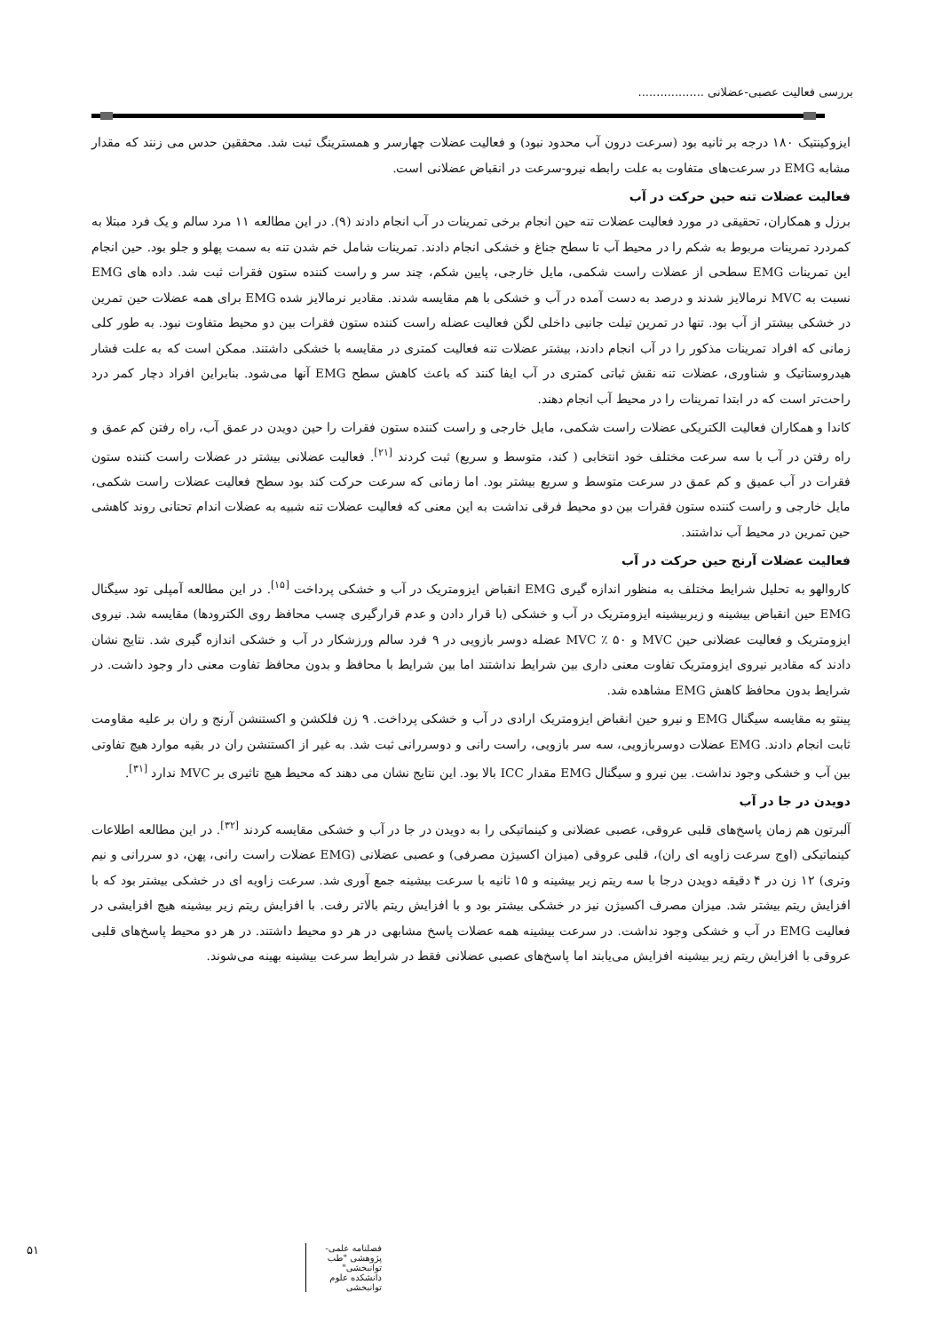بررسی فعالیت عصبی-عضلانی ..................
ایزوکینتیک ۱۸۰ درجه بر ثانیه بود (سرعت درون آب محدود نبود) و فعالیت عضلات چهارسر و همسترینگ ثبت شد. محققین حدس می زنند که مقدار مشابه EMG در سرعت‌های متفاوت به علت رابطه نیرو-سرعت در انقباض عضلانی است.
فعالیت عضلات تنه حین حرکت در آب
برزل و همکاران، تحقیقی در مورد فعالیت عضلات تنه حین انجام برخی تمرینات در آب انجام دادند (۹). در این مطالعه ۱۱ مرد سالم و یک فرد مبتلا به کمردرد تمرینات مربوط به شکم را در محیط آب تا سطح جناغ و خشکی انجام دادند. تمرینات شامل خم شدن تنه به سمت پهلو و جلو بود. حین انجام این تمرینات EMG سطحی از عضلات راست شکمی، مایل خارجی، پایین شکم، چند سر و راست کننده ستون فقرات ثبت شد. داده های EMG نسبت به MVC نرمالایز شدند و درصد به دست آمده در آب و خشکی با هم مقایسه شدند. مقادیر نرمالایز شده EMG برای همه عضلات حین تمرین در خشکی بیشتر از آب بود. تنها در تمرین تیلت جانبی داخلی لگن فعالیت عضله راست کننده ستون فقرات بین دو محیط متفاوت نبود. به طور کلی زمانی که افراد تمرینات مذکور را در آب انجام دادند، بیشتر عضلات تنه فعالیت کمتری در مقایسه با خشکی داشتند. ممکن است که به علت فشار هیدروستاتیک و شناوری، عضلات تنه نقش ثباتی کمتری در آب ایفا کنند که باعث کاهش سطح EMG آنها می‌شود. بنابراین افراد دچار کمر درد راحت‌تر است که در ابتدا تمرینات را در محیط آب انجام دهند.
کاندا و همکاران فعالیت الکتریکی عضلات راست شکمی، مایل خارجی و راست کننده ستون فقرات را حین دویدن در عمق آب، راه رفتن کم عمق و راه رفتن در آب با سه سرعت مختلف خود انتخابی ( کند، متوسط و سریع) ثبت کردند <sup>[۲۱]</sup>. فعالیت عضلانی بیشتر در عضلات راست کننده ستون فقرات در آب عمیق و کم عمق در سرعت متوسط و سریع بیشتر بود. اما زمانی که سرعت حرکت کند بود سطح فعالیت عضلات راست شکمی، مایل خارجی و راست کننده ستون فقرات بین دو محیط فرقی نداشت به این معنی که فعالیت عضلات تنه شبیه به عضلات اندام تحتانی روند کاهشی حین تمرین در محیط آب نداشتند.
فعالیت عضلات آرنج حین حرکت در آب
کاروالهو به تحلیل شرایط مختلف به منظور اندازه گیری EMG انقباض ایزومتریک در آب و خشکی پرداخت <sup>[۱۵]</sup>. در این مطالعه آمپلی تود سیگنال EMG حین انقباض بیشینه و زیربیشینه ایزومتریک در آب و خشکی (با قرار دادن و عدم قرارگیری چسب محافظ روی الکترودها) مقایسه شد. نیروی ایزومتریک و فعالیت عضلانی حین MVC و ۵۰ ٪ MVC عضله دوسر بازویی در ۹ فرد سالم ورزشکار در آب و خشکی اندازه گیری شد. نتایج نشان دادند که مقادیر نیروی ایزومتریک تفاوت معنی داری بین شرایط نداشتند اما بین شرایط با محافظ و بدون محافظ تفاوت معنی دار وجود داشت. در شرایط بدون محافظ کاهش EMG مشاهده شد.
پینتو به مقایسه سیگنال EMG و نیرو حین انقباض ایزومتریک ارادی در آب و خشکی پرداخت. ۹ زن فلکشن و اکستنشن آرنج و ران بر علیه مقاومت ثابت انجام دادند. EMG عضلات دوسربازویی، سه سر بازویی، راست رانی و دوسررانی ثبت شد. به غیر از اکستنشن ران در بقیه موارد هیچ تفاوتی بین آب و خشکی وجود نداشت. بین نیرو و سیگنال EMG مقدار ICC بالا بود. این نتایج نشان می دهند که محیط هیچ تاثیری بر MVC ندارد <sup>[۳۱]</sup>.
دویدن در جا در آب
آلبرتون هم زمان پاسخ‌های قلبی عروقی، عصبی عضلانی و کینماتیکی را به دویدن در جا در آب و خشکی مقایسه کردند <sup>[۳۲]</sup>. در این مطالعه اطلاعات کینماتیکی (اوج سرعت زاویه ای ران)، قلبی عروقی (میزان اکسیژن مصرفی) و عصبی عضلانی (EMG عضلات راست رانی، پهن، دو سررانی و نیم وتری) ۱۲ زن در ۴ دقیقه دویدن درجا با سه ریتم زیر بیشینه و ۱۵ ثانیه با سرعت بیشینه جمع آوری شد. سرعت زاویه ای در خشکی بیشتر بود که با افزایش ریتم بیشتر شد. میزان مصرف اکسیژن نیز در خشکی بیشتر بود و با افزایش ریتم بالاتر رفت. با افزایش ریتم زیر بیشینه هیچ افزایشی در فعالیت EMG در آب و خشکی وجود نداشت. در سرعت بیشینه همه عضلات پاسخ مشابهی در هر دو محیط داشتند. در هر دو محیط پاسخ‌های قلبی عروقی با افزایش ریتم زیر بیشینه افزایش می‌یابند اما پاسخ‌های عصبی عضلانی فقط در شرایط سرعت بیشینه بهینه می‌شوند.
فصلنامه علمی- پژوهشی "طب توانبخشی" دانشکده علوم توانبخشی ۵۱